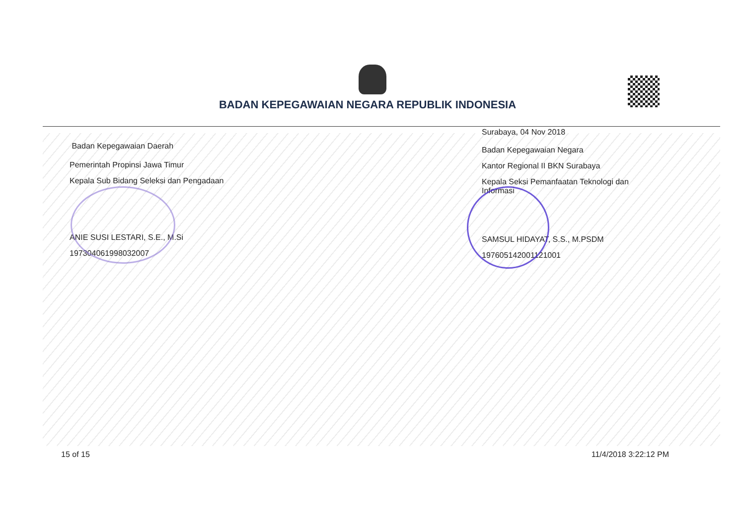BADAN KEPEGAWAIAN NEGARA REPUBLIK INDONESIA
Badan Kepegawaian Daerah
Pemerintah Propinsi Jawa Timur
Kepala Sub Bidang Seleksi dan Pengadaan
ANIE SUSI LESTARI, S.E., M.Si
197304061998032007
Surabaya, 04 Nov 2018
Badan Kepegawaian Negara
Kantor Regional II BKN Surabaya
Kepala Seksi Pemanfaatan Teknologi dan Informasi
SAMSUL HIDAYAT, S.S., M.PSDM
197605142001121001
15 of 15 11/4/2018 3:22:12 PM